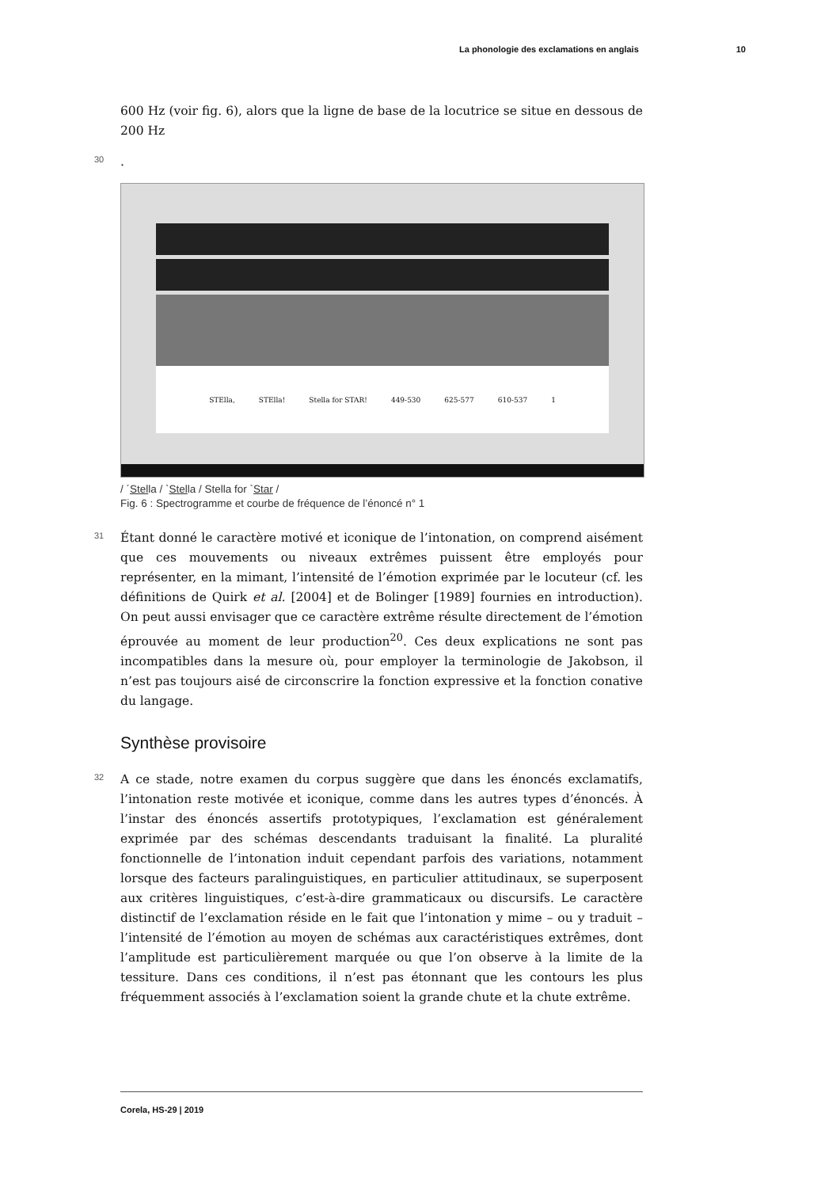La phonologie des exclamations en anglais 10
600 Hz (voir fig. 6), alors que la ligne de base de la locutrice se situe en dessous de 200 Hz
30.
STElla, STElla! Stella for STAR! 449-530 625-577 610-537 1
/ ´Stella / `Stella / Stella for `Star /
Fig. 6 : Spectrogramme et courbe de fréquence de l’énoncé n° 1
31 Étant donné le caractère motivé et iconique de l’intonation, on comprend aisément que ces mouvements ou niveaux extrêmes puissent être employés pour représenter, en la mimant, l’intensité de l’émotion exprimée par le locuteur (cf. les définitions de Quirk et al. [2004] et de Bolinger [1989] fournies en introduction). On peut aussi envisager que ce caractère extrême résulte directement de l’émotion éprouvée au moment de leur production<sup>20</sup>. Ces deux explications ne sont pas incompatibles dans la mesure où, pour employer la terminologie de Jakobson, il n’est pas toujours aisé de circonscrire la fonction expressive et la fonction conative du langage.
Synthèse provisoire
32 A ce stade, notre examen du corpus suggère que dans les énoncés exclamatifs, l’intonation reste motivée et iconique, comme dans les autres types d’énoncés. À l’instar des énoncés assertifs prototypiques, l’exclamation est généralement exprimée par des schémas descendants traduisant la finalité. La pluralité fonctionnelle de l’intonation induit cependant parfois des variations, notamment lorsque des facteurs paralinguistiques, en particulier attitudinaux, se superposent aux critères linguistiques, c’est-à-dire grammaticaux ou discursifs. Le caractère distinctif de l’exclamation réside en le fait que l’intonation y mime – ou y traduit – l’intensité de l’émotion au moyen de schémas aux caractéristiques extrêmes, dont l’amplitude est particulièrement marquée ou que l’on observe à la limite de la tessiture. Dans ces conditions, il n’est pas étonnant que les contours les plus fréquemment associés à l’exclamation soient la grande chute et la chute extrême.
Corela, HS-29 | 2019